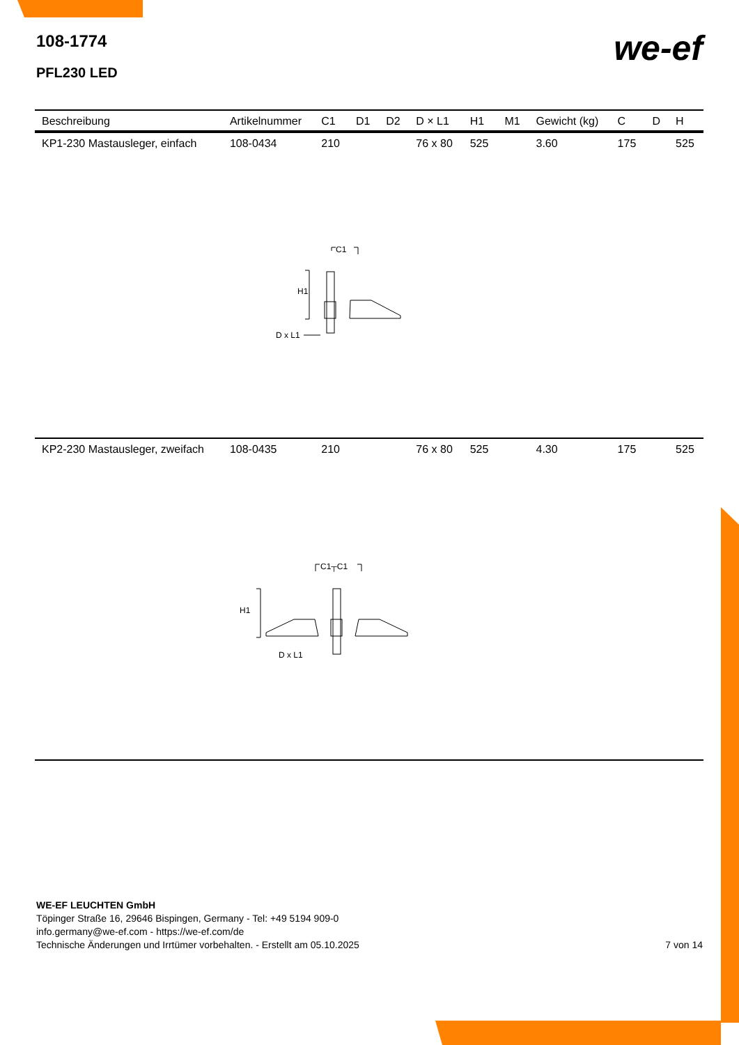108-1774
PFL230 LED
we-ef
| Beschreibung | Artikelnummer | C1 | D1 | D2 | D × L1 | H1 | M1 | Gewicht (kg) | C | D | H |
| --- | --- | --- | --- | --- | --- | --- | --- | --- | --- | --- | --- |
| KP1-230 Mastausleger, einfach | 108-0434 | 210 | | | 76 x 80 | 525 | | 3.60 | 175 | | 525 |
| KP2-230 Mastausleger, zweifach | 108-0435 | 210 | | | 76 x 80 | 525 | | 4.30 | 175 | | 525 |
H1
C1
D x L1
H1
C1┬C1
D x L1
WE-EF LEUCHTEN GmbH
Töpinger Straße 16, 29646 Bispingen, Germany - Tel: +49 5194 909-0
info.germany@we-ef.com - https://we-ef.com/de
Technische Änderungen und Irrtümer vorbehalten. - Erstellt am 05.10.2025 7 von 14